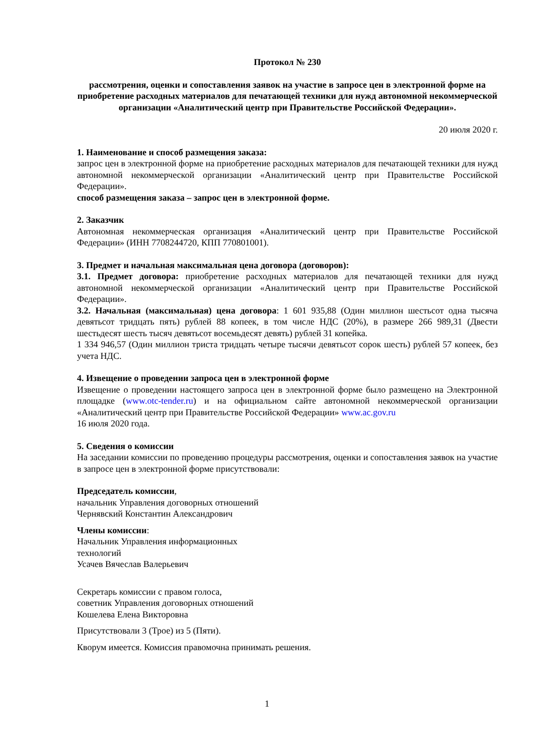Протокол № 230
рассмотрения, оценки и сопоставления заявок на участие в запросе цен в электронной форме на приобретение расходных материалов для печатающей техники для нужд автономной некоммерческой организации «Аналитический центр при Правительстве Российской Федерации».
20 июля 2020 г.
1. Наименование и способ размещения заказа:
запрос цен в электронной форме на приобретение расходных материалов для печатающей техники для нужд автономной некоммерческой организации «Аналитический центр при Правительстве Российской Федерации».
способ размещения заказа – запрос цен в электронной форме.
2. Заказчик
Автономная некоммерческая организация «Аналитический центр при Правительстве Российской Федерации» (ИНН 7708244720, КПП 770801001).
3. Предмет и начальная максимальная цена договора (договоров):
3.1. Предмет договора: приобретение расходных материалов для печатающей техники для нужд автономной некоммерческой организации «Аналитический центр при Правительстве Российской Федерации».
3.2. Начальная (максимальная) цена договора: 1 601 935,88 (Один миллион шестьсот одна тысяча девятьсот тридцать пять) рублей 88 копеек, в том числе НДС (20%), в размере 266 989,31 (Двести шестьдесят шесть тысяч девятьсот восемьдесят девять) рублей 31 копейка.
1 334 946,57 (Один миллион триста тридцать четыре тысячи девятьсот сорок шесть) рублей 57 копеек, без учета НДС.
4. Извещение о проведении запроса цен в электронной форме
Извещение о проведении настоящего запроса цен в электронной форме было размещено на Электронной площадке (www.otc-tender.ru) и на официальном сайте автономной некоммерческой организации «Аналитический центр при Правительстве Российской Федерации» www.ac.gov.ru
16 июля 2020 года.
5. Сведения о комиссии
На заседании комиссии по проведению процедуры рассмотрения, оценки и сопоставления заявок на участие в запросе цен в электронной форме присутствовали:
Председатель комиссии,
начальник Управления договорных отношений
Чернявский Константин Александрович
Члены комиссии:
Начальник Управления информационных
технологий
Усачев Вячеслав Валерьевич
Секретарь комиссии с правом голоса,
советник Управления договорных отношений
Кошелева Елена Викторовна
Присутствовали 3 (Трое) из 5 (Пяти).
Кворум имеется. Комиссия правомочна принимать решения.
1